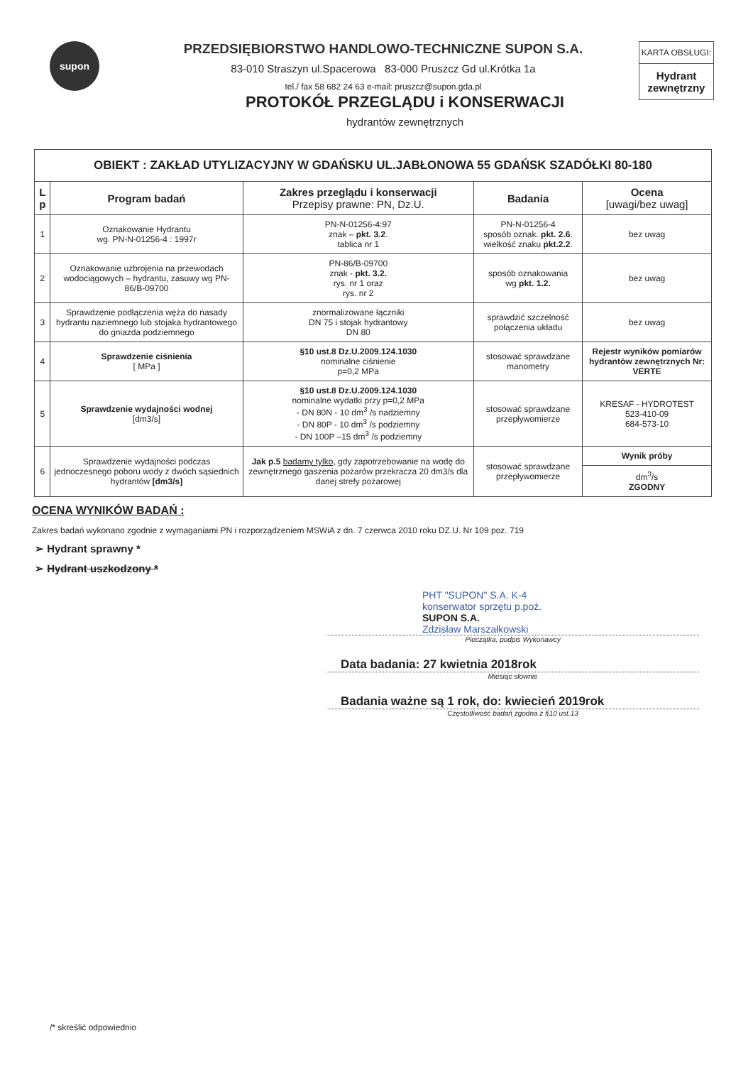supon
PRZEDSIĘBIORSTWO HANDLOWO-TECHNICZNE SUPON S.A.
83-010 Straszyn ul.Spacerowa 83-000 Pruszcz Gd ul.Krótka 1a
tel./ fax 58 682 24 63 e-mail: pruszcz@supon.gda.pl
KARTA OBSŁUGI:
Hydrant zewnętrzny
PROTOKÓŁ PRZEGLĄDU i KONSERWACJI
hydrantów zewnętrznych
| OBIEKT : ZAKŁAD UTYLIZACYJNY W GDAŃSKU UL.JABŁONOWA 55 GDAŃSK SZADÓŁKI 80-180 | | | | |
| L p | Program badań | Zakres przeglądu i konserwacji Przepisy prawne: PN, Dz.U. | Badania | Ocena [uwagi/bez uwag] |
| 1 | Oznakowanie Hydrantu wg. PN-N-01256-4 : 1997r | PN-N-01256-4:97 znak – pkt. 3.2 . tablica nr 1 | PN-N-01256-4 sposób oznak. pkt. 2.6 . wielkość znaku pkt.2.2 . | bez uwag |
| 2 | Oznakowanie uzbrojenia na przewodach wodociągowych – hydrantu, zasuwy wg PN-86/B-09700 | PN-86/B-09700 znak - pkt. 3.2. rys. nr 1 oraz rys. nr 2 | sposób oznakowania wg pkt. 1.2. | bez uwag |
| 3 | Sprawdzenie podłączenia węża do nasady hydrantu naziemnego lub stojaka hydrantowego do gniazda podziemnego | znormalizowane łączniki DN 75 i stojak hydrantowy DN 80 | sprawdzić szczelność połączenia układu | bez uwag |
| 4 | Sprawdzenie ciśnienia [ MPa ] | §10 ust.8 Dz.U.2009.124.1030 nominalne ciśnienie p=0,2 MPa | stosować sprawdzane manometry | Rejestr wyników pomiarów hydrantów zewnętrznych Nr: VERTE |
| 5 | Sprawdzenie wydajności wodnej [dm3/s] | §10 ust.8 Dz.U.2009.124.1030 nominalne wydatki przy p=0,2 MPa - DN 80N - 10 dm<sup>3</sup> /s nadziemny - DN 80P - 10 dm<sup>3</sup> /s podziemny - DN 100P –15 dm<sup>3</sup> /s podziemny | stosować sprawdzane przepływomierze | KRESAF - HYDROTEST 523-410-09 684-573-10 |
| 6 | Sprawdzenie wydajności podczas jednoczesnego poboru wody z dwóch sąsiednich hydrantów [dm3/s] | Jak p.5 badamy tylko , gdy zapotrzebowanie na wodę do zewnętrznego gaszenia pożarów przekracza 20 dm3/s dla danej strefy pożarowej | stosować sprawdzane przepływomierze | Wynik próby |
| | | | | dm<sup>3</sup>/s ZGODNY |
OCENA WYNIKÓW BADAŃ :
Zakres badań wykonano zgodnie z wymaganiami PN i rozporządzeniem MSWiA z dn. 7 czerwca 2010 roku DZ.U. Nr 109 poz. 719
➢ Hydrant sprawny *
➢ Hydrant uszkodzony *
PHT "SUPON" S.A. K-4
konserwator sprzętu p.poż.
SUPON S.A.
Zdzisław Marszałkowski
Pieczątka, podpis Wykonawcy
Data badania: 27 kwietnia 2018rok
Miesiąc słownie
Badania ważne są 1 rok, do: kwiecień 2019rok
Częstotliwość badań zgodna z §10 ust.13
/* skreślić odpowiednio